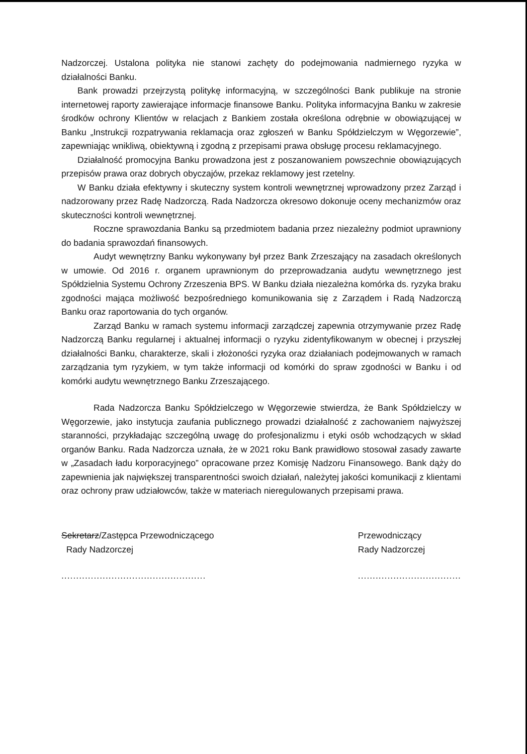Nadzorczej. Ustalona polityka nie stanowi zachęty do podejmowania nadmiernego ryzyka w działalności Banku.
Bank prowadzi przejrzystą politykę informacyjną, w szczególności Bank publikuje na stronie internetowej raporty zawierające informacje finansowe Banku. Polityka informacyjna Banku w zakresie środków ochrony Klientów w relacjach z Bankiem została określona odrębnie w obowiązującej w Banku „Instrukcji rozpatrywania reklamacja oraz zgłoszeń w Banku Spółdzielczym w Węgorzewie”, zapewniając wnikliwą, obiektywną i zgodną z przepisami prawa obsługę procesu reklamacyjnego.
Działalność promocyjna Banku prowadzona jest z poszanowaniem powszechnie obowiązujących przepisów prawa oraz dobrych obyczajów, przekaz reklamowy jest rzetelny.
W Banku działa efektywny i skuteczny system kontroli wewnętrznej wprowadzony przez Zarząd i nadzorowany przez Radę Nadzorczą. Rada Nadzorcza okresowo dokonuje oceny mechanizmów oraz skuteczności kontroli wewnętrznej.
Roczne sprawozdania Banku są przedmiotem badania przez niezależny podmiot uprawniony do badania sprawozdań finansowych.
Audyt wewnętrzny Banku wykonywany był przez Bank Zrzeszający na zasadach określonych w umowie. Od 2016 r. organem uprawnionym do przeprowadzania audytu wewnętrznego jest Spółdzielnia Systemu Ochrony Zrzeszenia BPS. W Banku działa niezależna komórka ds. ryzyka braku zgodności mająca możliwość bezpośredniego komunikowania się z Zarządem i Radą Nadzorczą Banku oraz raportowania do tych organów.
Zarząd Banku w ramach systemu informacji zarządczej zapewnia otrzymywanie przez Radę Nadzorczą Banku regularnej i aktualnej informacji o ryzyku zidentyfikowanym w obecnej i przyszłej działalności Banku, charakterze, skali i złożoności ryzyka oraz działaniach podejmowanych w ramach zarządzania tym ryzykiem, w tym także informacji od komórki do spraw zgodności w Banku i od komórki audytu wewnętrznego Banku Zrzeszającego.
Rada Nadzorcza Banku Spółdzielczego w Węgorzewie stwierdza, że Bank Spółdzielczy w Węgorzewie, jako instytucja zaufania publicznego prowadzi działalność z zachowaniem najwyższej staranności, przykładając szczególną uwagę do profesjonalizmu i etyki osób wchodzących w skład organów Banku. Rada Nadzorcza uznała, że w 2021 roku Bank prawidłowo stosował zasady zawarte w „Zasadach ładu korporacyjnego” opracowane przez Komisję Nadzoru Finansowego. Bank dąży do zapewnienia jak największej transparentności swoich działań, należytej jakości komunikacji z klientami oraz ochrony praw udziałowców, także w materiach nieregulowanych przepisami prawa.
Sekretarz/Zastępca Przewodniczącego
Rady Nadzorczej
.................................................
Przewodniczący
Rady Nadzorczej
...................................